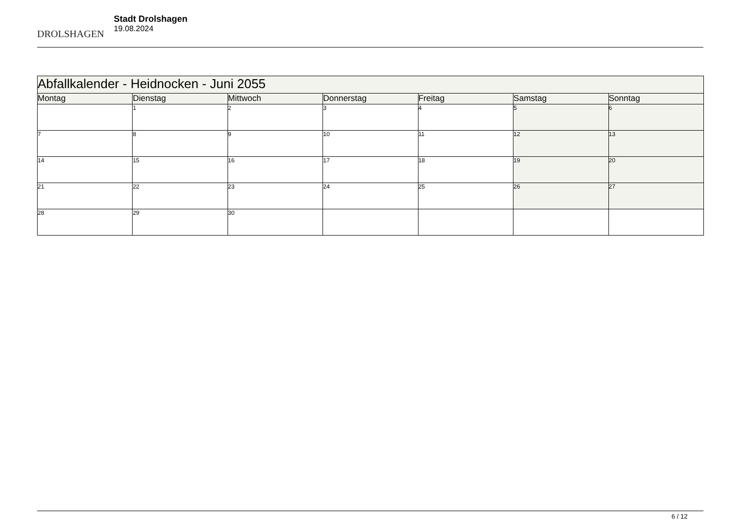DROLSHAGEN
Stadt Drolshagen
19.08.2024
| Abfallkalender - Heidnocken - Juni 2055 | | | | | | |
| Montag | Dienstag | Mittwoch | Donnerstag | Freitag | Samstag | Sonntag |
| | 1 | 2 | 3 | 4 | 5 | 6 |
| 7 | 8 | 9 | 10 | 11 | 12 | 13 |
| 14 | 15 | 16 | 17 | 18 | 19 | 20 |
| 21 | 22 | 23 | 24 | 25 | 26 | 27 |
| 28 | 29 | 30 | | | | |
6 / 12